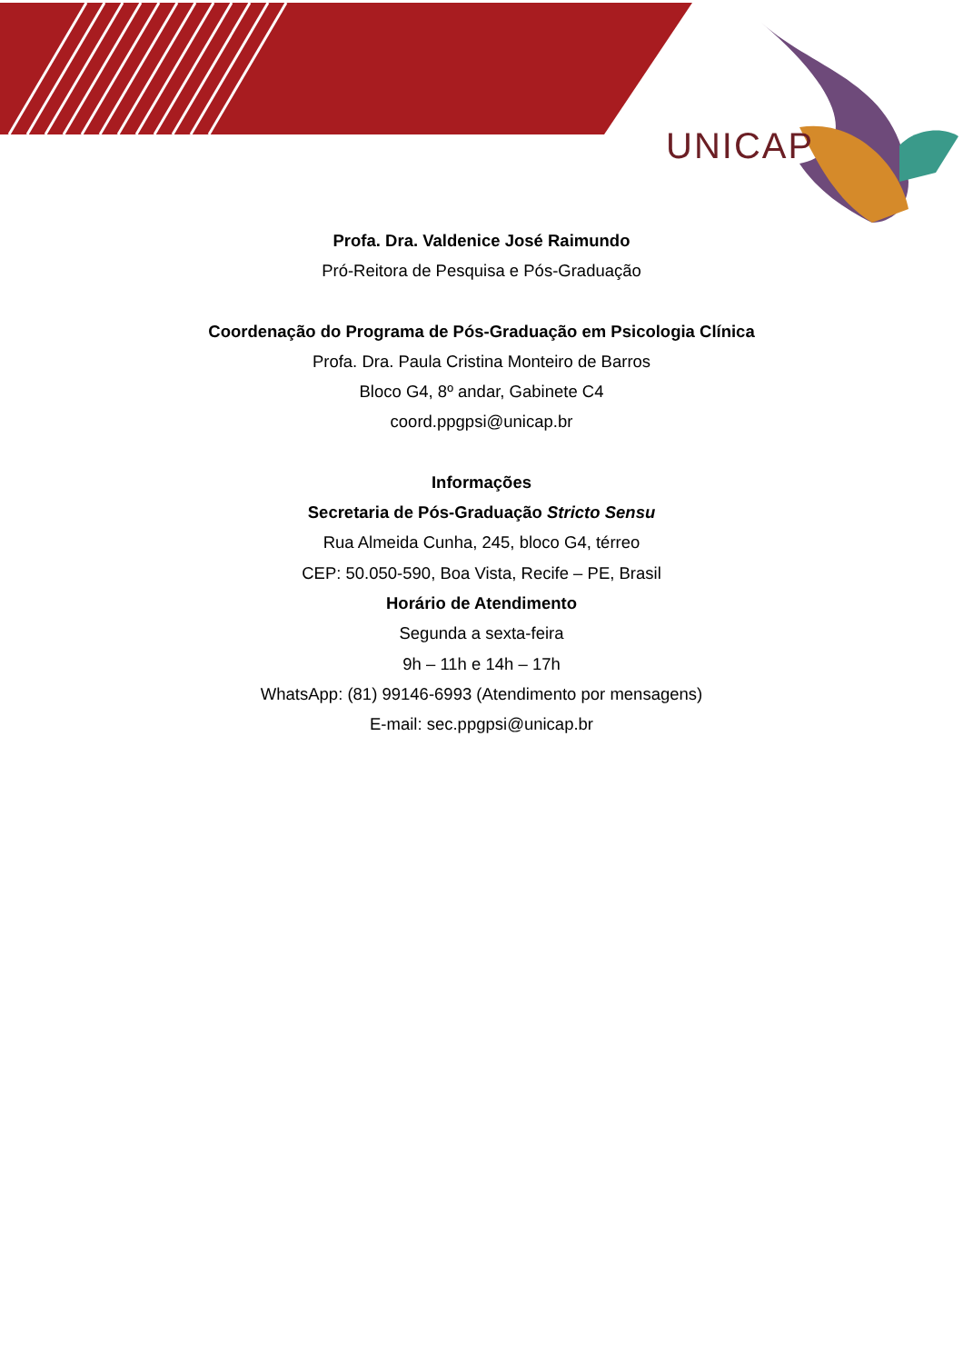UNICAP
Profa. Dra. Valdenice José Raimundo
Pró-Reitora de Pesquisa e Pós-Graduação
Coordenação do Programa de Pós-Graduação em Psicologia Clínica
Profa. Dra. Paula Cristina Monteiro de Barros
Bloco G4, 8º andar, Gabinete C4
coord.ppgpsi@unicap.br
Informações
Secretaria de Pós-Graduação Stricto Sensu
Rua Almeida Cunha, 245, bloco G4, térreo
CEP: 50.050-590, Boa Vista, Recife – PE, Brasil
Horário de Atendimento
Segunda a sexta-feira
9h – 11h e 14h – 17h
WhatsApp: (81) 99146-6993 (Atendimento por mensagens)
E-mail: sec.ppgpsi@unicap.br